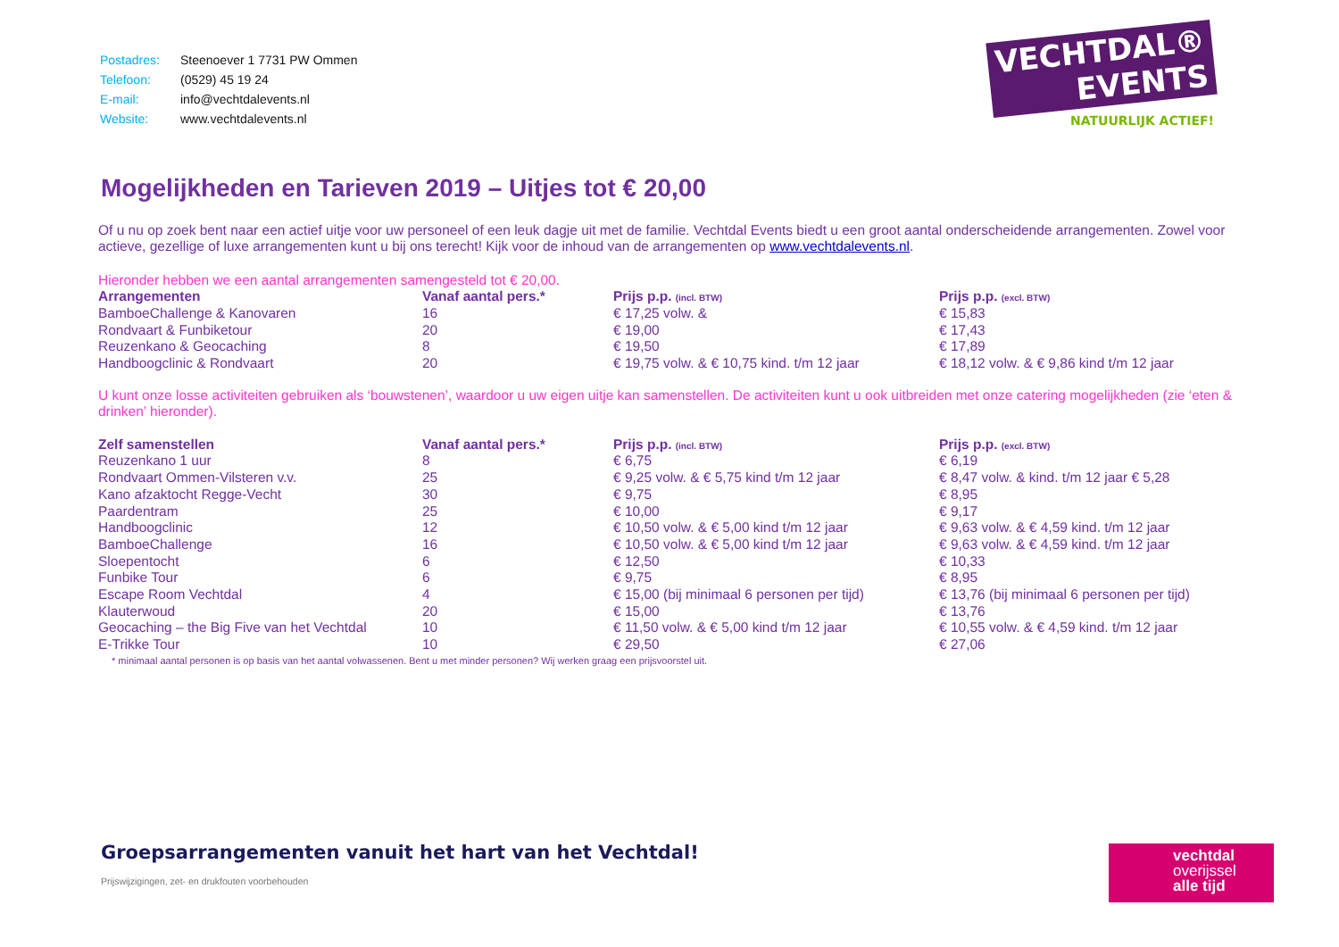VECHTDAL®
EVENTS
NATUURLIJK ACTIEF!
| Postadres: | Steenoever 1 7731 PW Ommen |
| Telefoon: | (0529) 45 19 24 |
| E-mail: | info@vechtdalevents.nl |
| Website: | www.vechtdalevents.nl |
Mogelijkheden en Tarieven 2019 – Uitjes tot € 20,00
Of u nu op zoek bent naar een actief uitje voor uw personeel of een leuk dagje uit met de familie. Vechtdal Events biedt u een groot aantal onderscheidende arrangementen. Zowel voor actieve, gezellige of luxe arrangementen kunt u bij ons terecht! Kijk voor de inhoud van de arrangementen op www.vechtdalevents.nl.
Hieronder hebben we een aantal arrangementen samengesteld tot € 20,00.
| Arrangementen | Vanaf aantal pers.* | Prijs p.p. (incl. BTW) | Prijs p.p. (excl. BTW) |
| --- | --- | --- | --- |
| BamboeChallenge & Kanovaren | 16 | € 17,25 volw. & | € 15,83 |
| Rondvaart & Funbiketour | 20 | € 19,00 | € 17,43 |
| Reuzenkano & Geocaching | 8 | € 19,50 | € 17,89 |
| Handboogclinic & Rondvaart | 20 | € 19,75 volw. & € 10,75 kind. t/m 12 jaar | € 18,12 volw. & € 9,86 kind t/m 12 jaar |
U kunt onze losse activiteiten gebruiken als ‘bouwstenen’, waardoor u uw eigen uitje kan samenstellen. De activiteiten kunt u ook uitbreiden met onze catering mogelijkheden (zie ‘eten & drinken’ hieronder).
| Zelf samenstellen | Vanaf aantal pers.* | Prijs p.p. (incl. BTW) | Prijs p.p. (excl. BTW) |
| --- | --- | --- | --- |
| Reuzenkano 1 uur | 8 | € 6,75 | € 6,19 |
| Rondvaart Ommen-Vilsteren v.v. | 25 | € 9,25 volw. & € 5,75 kind t/m 12 jaar | € 8,47 volw. & kind. t/m 12 jaar € 5,28 |
| Kano afzaktocht Regge-Vecht | 30 | € 9,75 | € 8,95 |
| Paardentram | 25 | € 10,00 | € 9,17 |
| Handboogclinic | 12 | € 10,50 volw. & € 5,00 kind t/m 12 jaar | € 9,63 volw. & € 4,59 kind. t/m 12 jaar |
| BamboeChallenge | 16 | € 10,50 volw. & € 5,00 kind t/m 12 jaar | € 9,63 volw. & € 4,59 kind. t/m 12 jaar |
| Sloepentocht | 6 | € 12,50 | € 10,33 |
| Funbike Tour | 6 | € 9,75 | € 8,95 |
| Escape Room Vechtdal | 4 | € 15,00 (bij minimaal 6 personen per tijd) | € 13,76 (bij minimaal 6 personen per tijd) |
| Klauterwoud | 20 | € 15,00 | € 13,76 |
| Geocaching – the Big Five van het Vechtdal | 10 | € 11,50 volw. & € 5,00 kind t/m 12 jaar | € 10,55 volw. & € 4,59 kind. t/m 12 jaar |
| E-Trikke Tour | 10 | € 29,50 | € 27,06 |
* minimaal aantal personen is op basis van het aantal volwassenen. Bent u met minder personen? Wij werken graag een prijsvoorstel uit.
Groepsarrangementen vanuit het hart van het Vechtdal!
Prijswijzigingen, zet- en drukfouten voorbehouden
vechtdal
overijssel
alle tijd